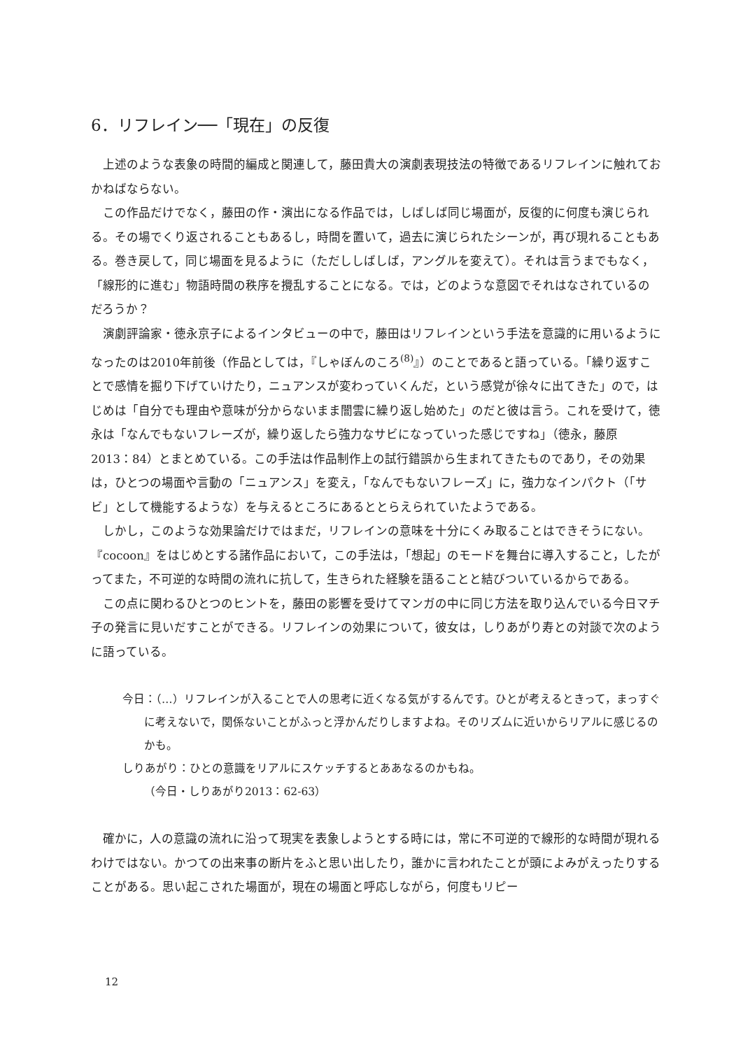6．リフレイン──「現在」の反復
上述のような表象の時間的編成と関連して，藤田貴大の演劇表現技法の特徴であるリフレインに触れておかねばならない。
この作品だけでなく，藤田の作・演出になる作品では，しばしば同じ場面が，反復的に何度も演じられる。その場でくり返されることもあるし，時間を置いて，過去に演じられたシーンが，再び現れることもある。巻き戻して，同じ場面を見るように（ただししばしば，アングルを変えて）。それは言うまでもなく，「線形的に進む」物語時間の秩序を攪乱することになる。では，どのような意図でそれはなされているのだろうか？
演劇評論家・徳永京子によるインタビューの中で，藤田はリフレインという手法を意識的に用いるようになったのは2010年前後（作品としては，『しゃぼんのころ<sup>(8)</sup>』）のことであると語っている。「繰り返すことで感情を掘り下げていけたり，ニュアンスが変わっていくんだ，という感覚が徐々に出てきた」ので，はじめは「自分でも理由や意味が分からないまま闇雲に繰り返し始めた」のだと彼は言う。これを受けて，徳永は「なんでもないフレーズが，繰り返したら強力なサビになっていった感じですね」（徳永，藤原 2013：84）とまとめている。この手法は作品制作上の試行錯誤から生まれてきたものであり，その効果は，ひとつの場面や言動の「ニュアンス」を変え，「なんでもないフレーズ」に，強力なインパクト（「サビ」として機能するような）を与えるところにあるととらえられていたようである。
しかし，このような効果論だけではまだ，リフレインの意味を十分にくみ取ることはできそうにない。『cocoon』をはじめとする諸作品において，この手法は，「想起」のモードを舞台に導入すること，したがってまた，不可逆的な時間の流れに抗して，生きられた経験を語ることと結びついているからである。
この点に関わるひとつのヒントを，藤田の影響を受けてマンガの中に同じ方法を取り込んでいる今日マチ子の発言に見いだすことができる。リフレインの効果について，彼女は，しりあがり寿との対談で次のように語っている。
今日：（…）リフレインが入ることで人の思考に近くなる気がするんです。ひとが考えるときって，まっすぐに考えないで，関係ないことがふっと浮かんだりしますよね。そのリズムに近いからリアルに感じるのかも。
しりあがり：ひとの意識をリアルにスケッチするとああなるのかもね。
（今日・しりあがり2013：62-63）
確かに，人の意識の流れに沿って現実を表象しようとする時には，常に不可逆的で線形的な時間が現れるわけではない。かつての出来事の断片をふと思い出したり，誰かに言われたことが頭によみがえったりすることがある。思い起こされた場面が，現在の場面と呼応しながら，何度もリピー
12